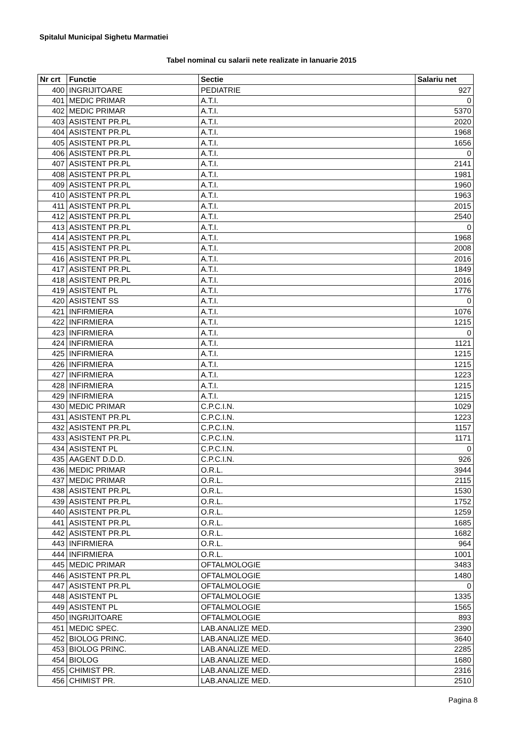Spitalul Municipal Sighetu Marmatiei
Tabel nominal cu salarii nete realizate in Ianuarie 2015
| Nr crt | Functie | Sectie | Salariu net |
| --- | --- | --- | --- |
| 400 | INGRIJITOARE | PEDIATRIE | 927 |
| 401 | MEDIC PRIMAR | A.T.I. | 0 |
| 402 | MEDIC PRIMAR | A.T.I. | 5370 |
| 403 | ASISTENT PR.PL | A.T.I. | 2020 |
| 404 | ASISTENT PR.PL | A.T.I. | 1968 |
| 405 | ASISTENT PR.PL | A.T.I. | 1656 |
| 406 | ASISTENT PR.PL | A.T.I. | 0 |
| 407 | ASISTENT PR.PL | A.T.I. | 2141 |
| 408 | ASISTENT PR.PL | A.T.I. | 1981 |
| 409 | ASISTENT PR.PL | A.T.I. | 1960 |
| 410 | ASISTENT PR.PL | A.T.I. | 1963 |
| 411 | ASISTENT PR.PL | A.T.I. | 2015 |
| 412 | ASISTENT PR.PL | A.T.I. | 2540 |
| 413 | ASISTENT PR.PL | A.T.I. | 0 |
| 414 | ASISTENT PR.PL | A.T.I. | 1968 |
| 415 | ASISTENT PR.PL | A.T.I. | 2008 |
| 416 | ASISTENT PR.PL | A.T.I. | 2016 |
| 417 | ASISTENT PR.PL | A.T.I. | 1849 |
| 418 | ASISTENT PR.PL | A.T.I. | 2016 |
| 419 | ASISTENT PL | A.T.I. | 1776 |
| 420 | ASISTENT SS | A.T.I. | 0 |
| 421 | INFIRMIERA | A.T.I. | 1076 |
| 422 | INFIRMIERA | A.T.I. | 1215 |
| 423 | INFIRMIERA | A.T.I. | 0 |
| 424 | INFIRMIERA | A.T.I. | 1121 |
| 425 | INFIRMIERA | A.T.I. | 1215 |
| 426 | INFIRMIERA | A.T.I. | 1215 |
| 427 | INFIRMIERA | A.T.I. | 1223 |
| 428 | INFIRMIERA | A.T.I. | 1215 |
| 429 | INFIRMIERA | A.T.I. | 1215 |
| 430 | MEDIC PRIMAR | C.P.C.I.N. | 1029 |
| 431 | ASISTENT PR.PL | C.P.C.I.N. | 1223 |
| 432 | ASISTENT PR.PL | C.P.C.I.N. | 1157 |
| 433 | ASISTENT PR.PL | C.P.C.I.N. | 1171 |
| 434 | ASISTENT PL | C.P.C.I.N. | 0 |
| 435 | AAGENT D.D.D. | C.P.C.I.N. | 926 |
| 436 | MEDIC PRIMAR | O.R.L. | 3944 |
| 437 | MEDIC PRIMAR | O.R.L. | 2115 |
| 438 | ASISTENT PR.PL | O.R.L. | 1530 |
| 439 | ASISTENT PR.PL | O.R.L. | 1752 |
| 440 | ASISTENT PR.PL | O.R.L. | 1259 |
| 441 | ASISTENT PR.PL | O.R.L. | 1685 |
| 442 | ASISTENT PR.PL | O.R.L. | 1682 |
| 443 | INFIRMIERA | O.R.L. | 964 |
| 444 | INFIRMIERA | O.R.L. | 1001 |
| 445 | MEDIC PRIMAR | OFTALMOLOGIE | 3483 |
| 446 | ASISTENT PR.PL | OFTALMOLOGIE | 1480 |
| 447 | ASISTENT PR.PL | OFTALMOLOGIE | 0 |
| 448 | ASISTENT PL | OFTALMOLOGIE | 1335 |
| 449 | ASISTENT PL | OFTALMOLOGIE | 1565 |
| 450 | INGRIJITOARE | OFTALMOLOGIE | 893 |
| 451 | MEDIC SPEC. | LAB.ANALIZE MED. | 2390 |
| 452 | BIOLOG PRINC. | LAB.ANALIZE MED. | 3640 |
| 453 | BIOLOG PRINC. | LAB.ANALIZE MED. | 2285 |
| 454 | BIOLOG | LAB.ANALIZE MED. | 1680 |
| 455 | CHIMIST PR. | LAB.ANALIZE MED. | 2316 |
| 456 | CHIMIST PR. | LAB.ANALIZE MED. | 2510 |
Pagina 8